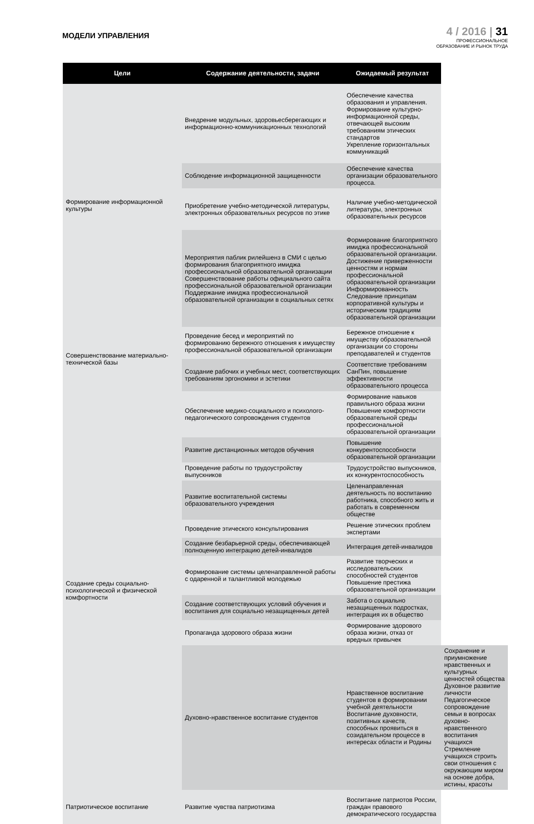МОДЕЛИ УПРАВЛЕНИЯ
4 / 2016 | 31
ПРОФЕССИОНАЛЬНОЕ
ОБРАЗОВАНИЕ И РЫНОК ТРУДА
| Цели | Содержание деятельности, задачи | Ожидаемый результат | |
| --- | --- | --- | --- |
| Формирование информационной культуры | Внедрение модульных, здоровьесберегающих и информационно-коммуникационных технологий | Обеспечение качества образования и управления. Формирование культурно-информационной среды, отвечающей высоким требованиям этических стандартов Укрепление горизонтальных коммуникаций | |
| | Соблюдение информационной защищенности | Обеспечение качества организации образовательного процесса. | |
| | Приобретение учебно-методической литературы, электронных образовательных ресурсов по этике | Наличие учебно-методической литературы, электронных образовательных ресурсов | |
| | Мероприятия паблик рилейшенз в СМИ с целью формирования благоприятного имиджа профессиональной образовательной организации Совершенствование работы официального сайта профессиональной образовательной организации Поддержание имиджа профессиональной образовательной организации в социальных сетях | Формирование благоприятного имиджа профессиональной образовательной организации. Достижение приверженности ценностям и нормам профессиональной образовательной организации Информированность Следование принципам корпоративной культуры и историческим традициям образовательной организации | |
| Совершенствование материально-технической базы | Проведение бесед и мероприятий по формированию бережного отношения к имуществу профессиональной образовательной организации | Бережное отношение к имуществу образовательной организации со стороны преподавателей и студентов | |
| | Создание рабочих и учебных мест, соответствующих требованиям эргономики и эстетики | Соответствие требованиям СанПин, повышение эффективности образовательного процесса | |
| Создание среды социально-психологической и физической комфортности | Обеспечение медико-социального и психолого-педагогического сопровождения студентов | Формирование навыков правильного образа жизни Повышение комфортности образовательной среды профессиональной образовательной организации | |
| | Развитие дистанционных методов обучения | Повышение конкурентоспособности образовательной организации | |
| | Проведение работы по трудоустройству выпускников | Трудоустройство выпускников, их конкурентоспособность | |
| | Развитие воспитательной системы образовательного учреждения | Целенаправленная деятельность по воспитанию работника, способного жить и работать в современном обществе | |
| | Проведение этического консультирования | Решение этических проблем экспертами | |
| | Создание безбарьерной среды, обеспечивающей полноценную интеграцию детей-инвалидов | Интеграция детей-инвалидов | |
| | Формирование системы целенаправленной работы с одаренной и талантливой молодежью | Развитие творческих и исследовательских способностей студентов Повышение престижа образовательной организации | |
| | Создание соответствующих условий обучения и воспитания для социально незащищенных детей | Забота о социально незащищенных подростках, интеграция их в общество | |
| | Пропаганда здорового образа жизни | Формирование здорового образа жизни, отказ от вредных привычек | |
| | Духовно-нравственное воспитание студентов | Нравственное воспитание студентов в формировании учебной деятельности Воспитание духовности, позитивных качеств, способных проявиться в созидательном процессе в интересах области и Родины | Сохранение и приумножение нравственных и культурных ценностей общества Духовное развитие личности Педагогическое сопровождение семьи в вопросах духовно-нравственного воспитания учащихся Стремление учащихся строить свои отношения с окружающим миром на основе добра, истины, красоты |
| Патриотическое воспитание | Развитие чувства патриотизма | Воспитание патриотов России, граждан правового демократического государства | |